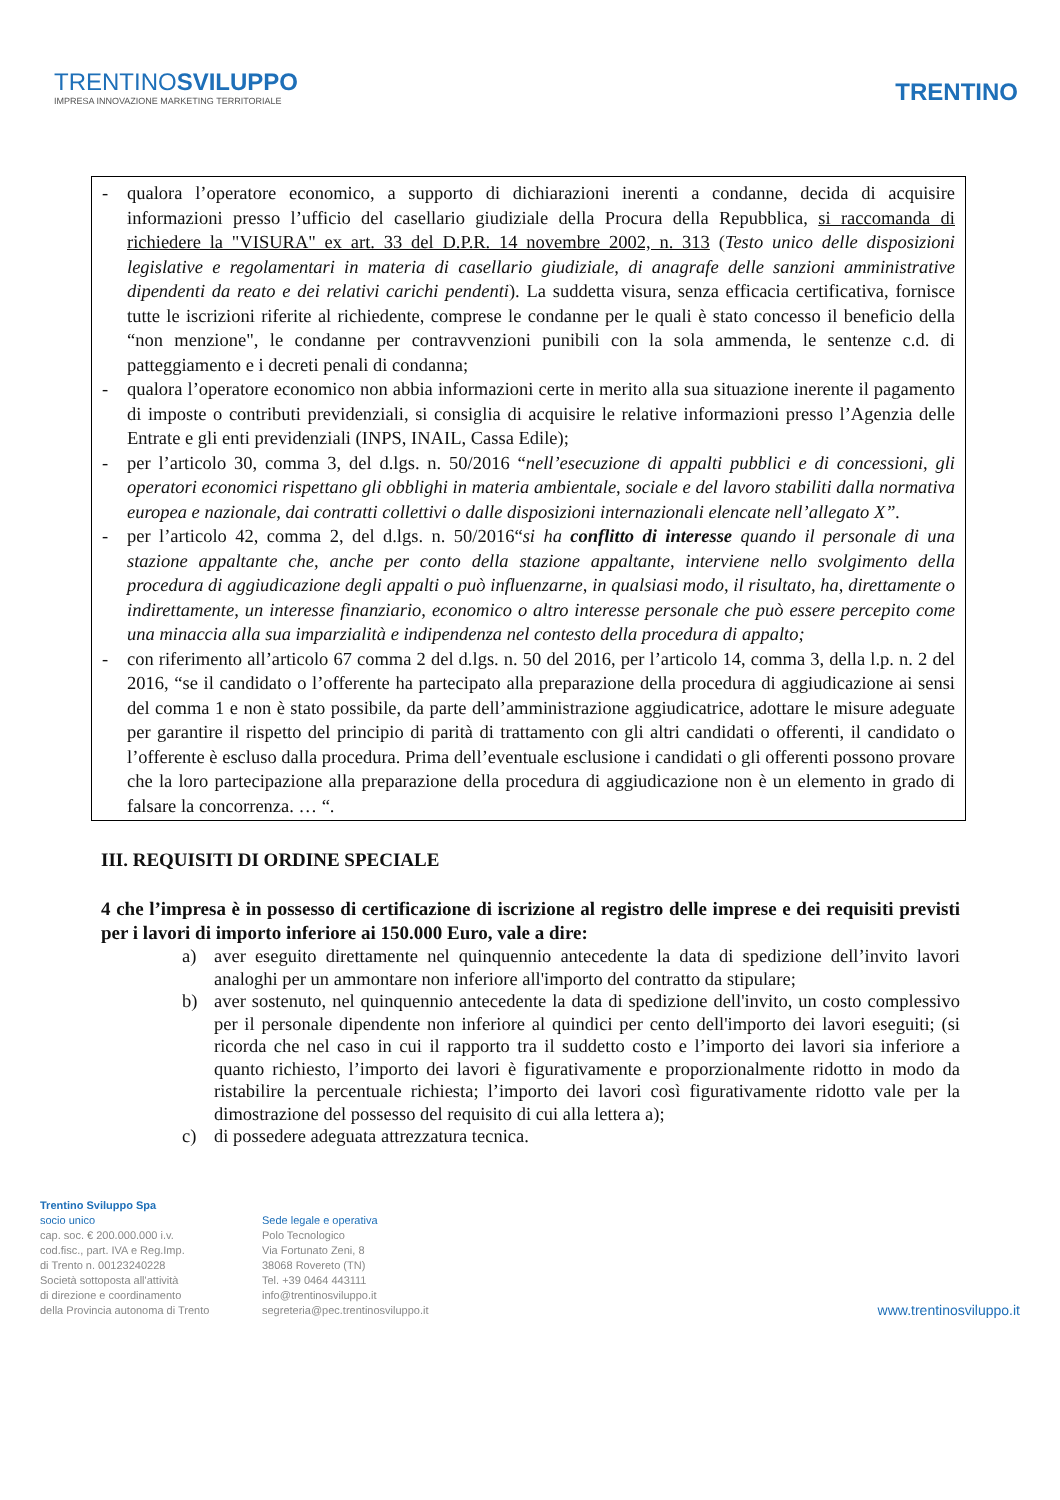TRENTINOSVILUPPO
IMPRESA INNOVAZIONE MARKETING TERRITORIALE
TRENTINO
- qualora l’operatore economico, a supporto di dichiarazioni inerenti a condanne, decida di acquisire informazioni presso l’ufficio del casellario giudiziale della Procura della Repubblica, si raccomanda di richiedere la "VISURA" ex art. 33 del D.P.R. 14 novembre 2002, n. 313 (Testo unico delle disposizioni legislative e regolamentari in materia di casellario giudiziale, di anagrafe delle sanzioni amministrative dipendenti da reato e dei relativi carichi pendenti). La suddetta visura, senza efficacia certificativa, fornisce tutte le iscrizioni riferite al richiedente, comprese le condanne per le quali è stato concesso il beneficio della “non menzione", le condanne per contravvenzioni punibili con la sola ammenda, le sentenze c.d. di patteggiamento e i decreti penali di condanna;
- qualora l’operatore economico non abbia informazioni certe in merito alla sua situazione inerente il pagamento di imposte o contributi previdenziali, si consiglia di acquisire le relative informazioni presso l’Agenzia delle Entrate e gli enti previdenziali (INPS, INAIL, Cassa Edile);
- per l’articolo 30, comma 3, del d.lgs. n. 50/2016 “nell’esecuzione di appalti pubblici e di concessioni, gli operatori economici rispettano gli obblighi in materia ambientale, sociale e del lavoro stabiliti dalla normativa europea e nazionale, dai contratti collettivi o dalle disposizioni internazionali elencate nell’allegato X”.
- per l’articolo 42, comma 2, del d.lgs. n. 50/2016“si ha conflitto di interesse quando il personale di una stazione appaltante che, anche per conto della stazione appaltante, interviene nello svolgimento della procedura di aggiudicazione degli appalti o può influenzarne, in qualsiasi modo, il risultato, ha, direttamente o indirettamente, un interesse finanziario, economico o altro interesse personale che può essere percepito come una minaccia alla sua imparzialità e indipendenza nel contesto della procedura di appalto;
- con riferimento all’articolo 67 comma 2 del d.lgs. n. 50 del 2016, per l’articolo 14, comma 3, della l.p. n. 2 del 2016, “se il candidato o l’offerente ha partecipato alla preparazione della procedura di aggiudicazione ai sensi del comma 1 e non è stato possibile, da parte dell’amministrazione aggiudicatrice, adottare le misure adeguate per garantire il rispetto del principio di parità di trattamento con gli altri candidati o offerenti, il candidato o l’offerente è escluso dalla procedura. Prima dell’eventuale esclusione i candidati o gli offerenti possono provare che la loro partecipazione alla preparazione della procedura di aggiudicazione non è un elemento in grado di falsare la concorrenza. … “.
III. REQUISITI DI ORDINE SPECIALE
4 che l’impresa è in possesso di certificazione di iscrizione al registro delle imprese e dei requisiti previsti per i lavori di importo inferiore ai 150.000 Euro, vale a dire:
a) aver eseguito direttamente nel quinquennio antecedente la data di spedizione dell’invito lavori analoghi per un ammontare non inferiore all'importo del contratto da stipulare;
b) aver sostenuto, nel quinquennio antecedente la data di spedizione dell'invito, un costo complessivo per il personale dipendente non inferiore al quindici per cento dell'importo dei lavori eseguiti; (si ricorda che nel caso in cui il rapporto tra il suddetto costo e l’importo dei lavori sia inferiore a quanto richiesto, l’importo dei lavori è figurativamente e proporzionalmente ridotto in modo da ristabilire la percentuale richiesta; l’importo dei lavori così figurativamente ridotto vale per la dimostrazione del possesso del requisito di cui alla lettera a);
c) di possedere adeguata attrezzatura tecnica.
Trentino Sviluppo Spa
socio unico
cap. soc. € 200.000.000 i.v.
cod.fisc., part. IVA e Reg.Imp.
di Trento n. 00123240228
Società sottoposta all'attività
di direzione e coordinamento
della Provincia autonoma di Trento
Sede legale e operativa
Polo Tecnologico
Via Fortunato Zeni, 8
38068 Rovereto (TN)
Tel. +39 0464 443111
info@trentinosviluppo.it
segreteria@pec.trentinosviluppo.it
www.trentinosviluppo.it